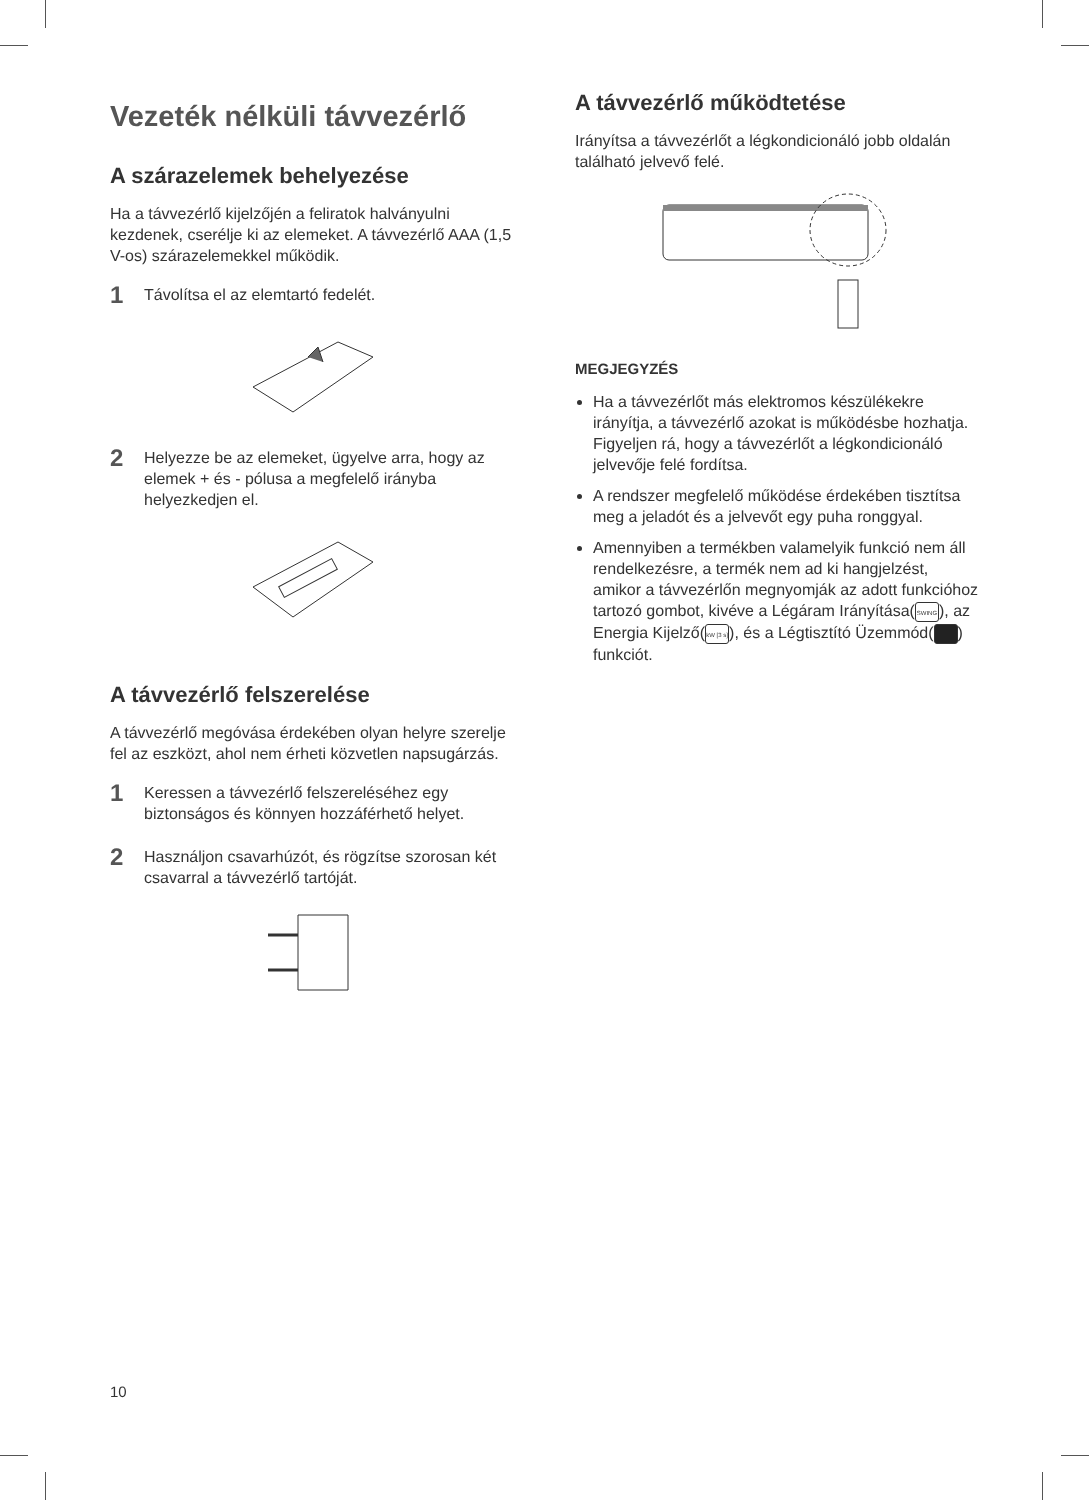Vezeték nélküli távvezérlő
A szárazelemek behelyezése
Ha a távvezérlő kijelzőjén a feliratok halványulni kezdenek, cserélje ki az elemeket. A távvezérlő AAA (1,5 V-os) szárazelemekkel működik.
1 Távolítsa el az elemtartó fedelét.
2 Helyezze be az elemeket, ügyelve arra, hogy az elemek + és - pólusa a megfelelő irányba helyezkedjen el.
A távvezérlő felszerelése
A távvezérlő megóvása érdekében olyan helyre szerelje fel az eszközt, ahol nem érheti közvetlen napsugárzás.
1 Keressen a távvezérlő felszereléséhez egy biztonságos és könnyen hozzáférhető helyet.
2 Használjon csavarhúzót, és rögzítse szorosan két csavarral a távvezérlő tartóját.
A távvezérlő működtetése
Irányítsa a távvezérlőt a légkondicionáló jobb oldalán található jelvevő felé.
MEGJEGYZÉS
Ha a távvezérlőt más elektromos készülékekre irányítja, a távvezérlő azokat is működésbe hozhatja. Figyeljen rá, hogy a távvezérlőt a légkondicionáló jelvevője felé fordítsa.
A rendszer megfelelő működése érdekében tisztítsa meg a jeladót és a jelvevőt egy puha ronggyal.
Amennyiben a termékben valamelyik funkció nem áll rendelkezésre, a termék nem ad ki hangjelzést, amikor a távvezérlőn megnyomják az adott funkcióhoz tartozó gombot, kivéve a Légáram Irányítása(SWING), az Energia Kijelző(kW [3 s]), és a Légtisztító Üzemmód( ) funkciót.
10